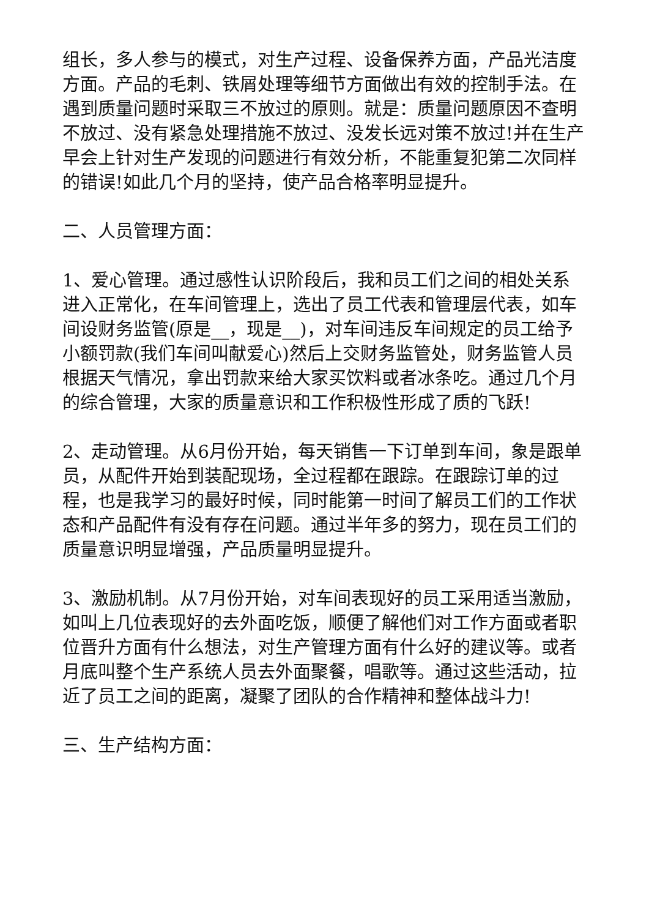组长，多人参与的模式，对生产过程、设备保养方面，产品光洁度方面。产品的毛刺、铁屑处理等细节方面做出有效的控制手法。在遇到质量问题时采取三不放过的原则。就是：质量问题原因不查明不放过、没有紧急处理措施不放过、没发长远对策不放过!并在生产早会上针对生产发现的问题进行有效分析，不能重复犯第二次同样的错误!如此几个月的坚持，使产品合格率明显提升。
二、人员管理方面：
1、爱心管理。通过感性认识阶段后，我和员工们之间的相处关系进入正常化，在车间管理上，选出了员工代表和管理层代表，如车间设财务监管(原是__，现是__)，对车间违反车间规定的员工给予小额罚款(我们车间叫献爱心)然后上交财务监管处，财务监管人员根据天气情况，拿出罚款来给大家买饮料或者冰条吃。通过几个月的综合管理，大家的质量意识和工作积极性形成了质的飞跃!
2、走动管理。从6月份开始，每天销售一下订单到车间，象是跟单员，从配件开始到装配现场，全过程都在跟踪。在跟踪订单的过程，也是我学习的最好时候，同时能第一时间了解员工们的工作状态和产品配件有没有存在问题。通过半年多的努力，现在员工们的质量意识明显增强，产品质量明显提升。
3、激励机制。从7月份开始，对车间表现好的员工采用适当激励，如叫上几位表现好的去外面吃饭，顺便了解他们对工作方面或者职位晋升方面有什么想法，对生产管理方面有什么好的建议等。或者月底叫整个生产系统人员去外面聚餐，唱歌等。通过这些活动，拉近了员工之间的距离，凝聚了团队的合作精神和整体战斗力!
三、生产结构方面：